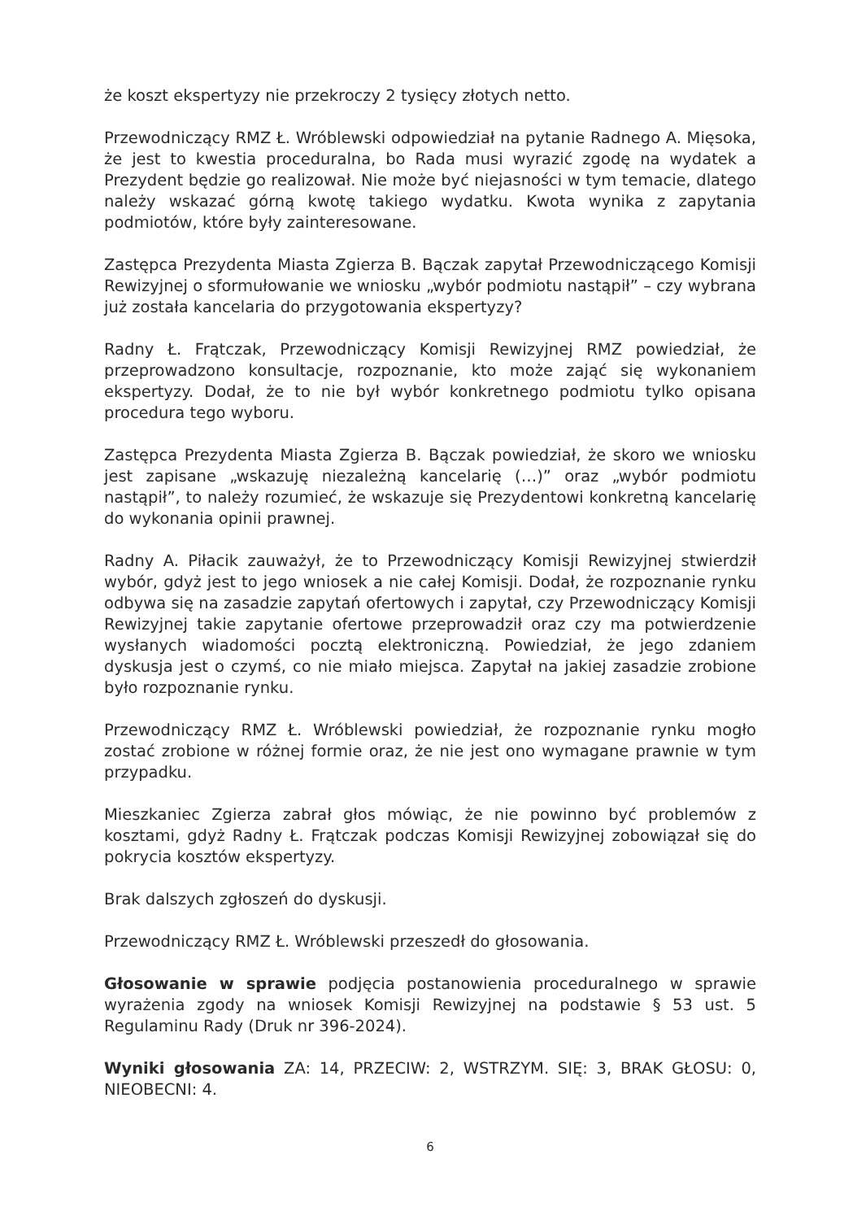że koszt ekspertyzy nie przekroczy 2 tysięcy złotych netto.
Przewodniczący RMZ Ł. Wróblewski odpowiedział na pytanie Radnego A. Mięsoka, że jest to kwestia proceduralna, bo Rada musi wyrazić zgodę na wydatek a Prezydent będzie go realizował. Nie może być niejasności w tym temacie, dlatego należy wskazać górną kwotę takiego wydatku. Kwota wynika z zapytania podmiotów, które były zainteresowane.
Zastępca Prezydenta Miasta Zgierza B. Bączak zapytał Przewodniczącego Komisji Rewizyjnej o sformułowanie we wniosku „wybór podmiotu nastąpił” – czy wybrana już została kancelaria do przygotowania ekspertyzy?
Radny Ł. Frątczak, Przewodniczący Komisji Rewizyjnej RMZ powiedział, że przeprowadzono konsultacje, rozpoznanie, kto może zająć się wykonaniem ekspertyzy. Dodał, że to nie był wybór konkretnego podmiotu tylko opisana procedura tego wyboru.
Zastępca Prezydenta Miasta Zgierza B. Bączak powiedział, że skoro we wniosku jest zapisane „wskazuję niezależną kancelarię (…)” oraz „wybór podmiotu nastąpił”, to należy rozumieć, że wskazuje się Prezydentowi konkretną kancelarię do wykonania opinii prawnej.
Radny A. Piłacik zauważył, że to Przewodniczący Komisji Rewizyjnej stwierdził wybór, gdyż jest to jego wniosek a nie całej Komisji. Dodał, że rozpoznanie rynku odbywa się na zasadzie zapytań ofertowych i zapytał, czy Przewodniczący Komisji Rewizyjnej takie zapytanie ofertowe przeprowadził oraz czy ma potwierdzenie wysłanych wiadomości pocztą elektroniczną. Powiedział, że jego zdaniem dyskusja jest o czymś, co nie miało miejsca. Zapytał na jakiej zasadzie zrobione było rozpoznanie rynku.
Przewodniczący RMZ Ł. Wróblewski powiedział, że rozpoznanie rynku mogło zostać zrobione w różnej formie oraz, że nie jest ono wymagane prawnie w tym przypadku.
Mieszkaniec Zgierza zabrał głos mówiąc, że nie powinno być problemów z kosztami, gdyż Radny Ł. Frątczak podczas Komisji Rewizyjnej zobowiązał się do pokrycia kosztów ekspertyzy.
Brak dalszych zgłoszeń do dyskusji.
Przewodniczący RMZ Ł. Wróblewski przeszedł do głosowania.
Głosowanie w sprawie podjęcia postanowienia proceduralnego w sprawie wyrażenia zgody na wniosek Komisji Rewizyjnej na podstawie § 53 ust. 5 Regulaminu Rady (Druk nr 396-2024).
Wyniki głosowania ZA: 14, PRZECIW: 2, WSTRZYM. SIĘ: 3, BRAK GŁOSU: 0, NIEOBECNI: 4.
6